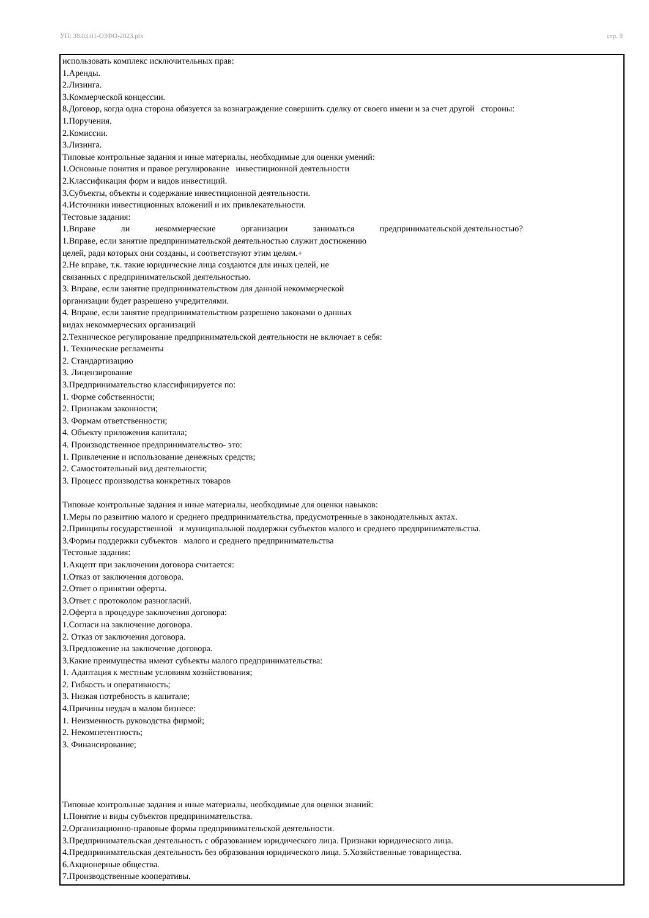УП: 38.03.01-ОЗФО-2023.plx стр. 9
использовать комплекс исключительных прав:
1.Аренды.
2.Лизинга.
3.Коммерческой концессии.
8.Договор, когда одна сторона обязуется за вознаграждение совершить сделку от своего имени и за счет другой стороны:
1.Поручения.
2.Комиссии.
3.Лизинга.
Типовые контрольные задания и иные материалы, необходимые для оценки умений:
1.Основные понятия и правое регулирование инвестиционной деятельности
2.Классификация форм и видов инвестиций.
3.Субъекты, объекты и содержание инвестиционной деятельности.
4.Источники инвестиционных вложений и их привлекательности.
Тестовые задания:
1.Вправе ли некоммерческие организации заниматься предпринимательской деятельностью?
1.Вправе, если занятие предпринимательской деятельностью служит достижению
целей, ради которых они созданы, и соответствуют этим целям.+
2.Не вправе, т.к. такие юридические лица создаются для иных целей, не
связанных с предпринимательской деятельностью.
3. Вправе, если занятие предпринимательством для данной некоммерческой
организации будет разрешено учредителями.
4. Вправе, если занятие предпринимательством разрешено законами о данных
видах некоммерческих организаций
2.Техническое регулирование предпринимательской деятельности не включает в себя:
1. Технические регламенты
2. Стандартизацию
3. Лицензирование
3.Предпринимательство классифицируется по:
1. Форме собственности;
2. Признакам законности;
3. Формам ответственности;
4. Объекту приложения капитала;
4. Производственное предпринимательство- это:
1. Привлечение и использование денежных средств;
2. Самостоятельный вид деятельности;
3. Процесс производства конкретных товаров
Типовые контрольные задания и иные материалы, необходимые для оценки навыков:
1.Меры по развитию малого и среднего предпринимательства, предусмотренные в законодательных актах.
2.Принципы государственной и муниципальной поддержки субъектов малого и среднего предпринимательства.
3.Формы поддержки субъектов малого и среднего предпринимательства
Тестовые задания:
1.Акцепт при заключении договора считается:
1.Отказ от заключения договора.
2.Ответ о принятии оферты.
3.Ответ с протоколом разногласий.
2.Оферта в процедуре заключения договора:
1.Согласи на заключение договора.
2. Отказ от заключения договора.
3.Предложение на заключение договора.
3.Какие преимущества имеют субъекты малого предпринимательства:
1. Адаптация к местным условиям хозяйствования;
2. Гибкость и оперативность;
3. Низкая потребность в капитале;
4.Причины неудач в малом бизнесе:
1. Неизменность руководства фирмой;
2. Некомпетентность;
3. Финансирование;
Типовые контрольные задания и иные материалы, необходимые для оценки знаний:
1.Понятие и виды субъектов предпринимательства.
2.Организационно-правовые формы предпринимательской деятельности.
3.Предпринимательская деятельность с образованием юридического лица. Признаки юридического лица.
4.Предпринимательская деятельность без образования юридического лица. 5.Хозяйственные товарищества.
6.Акционерные общества.
7.Производственные кооперативы.